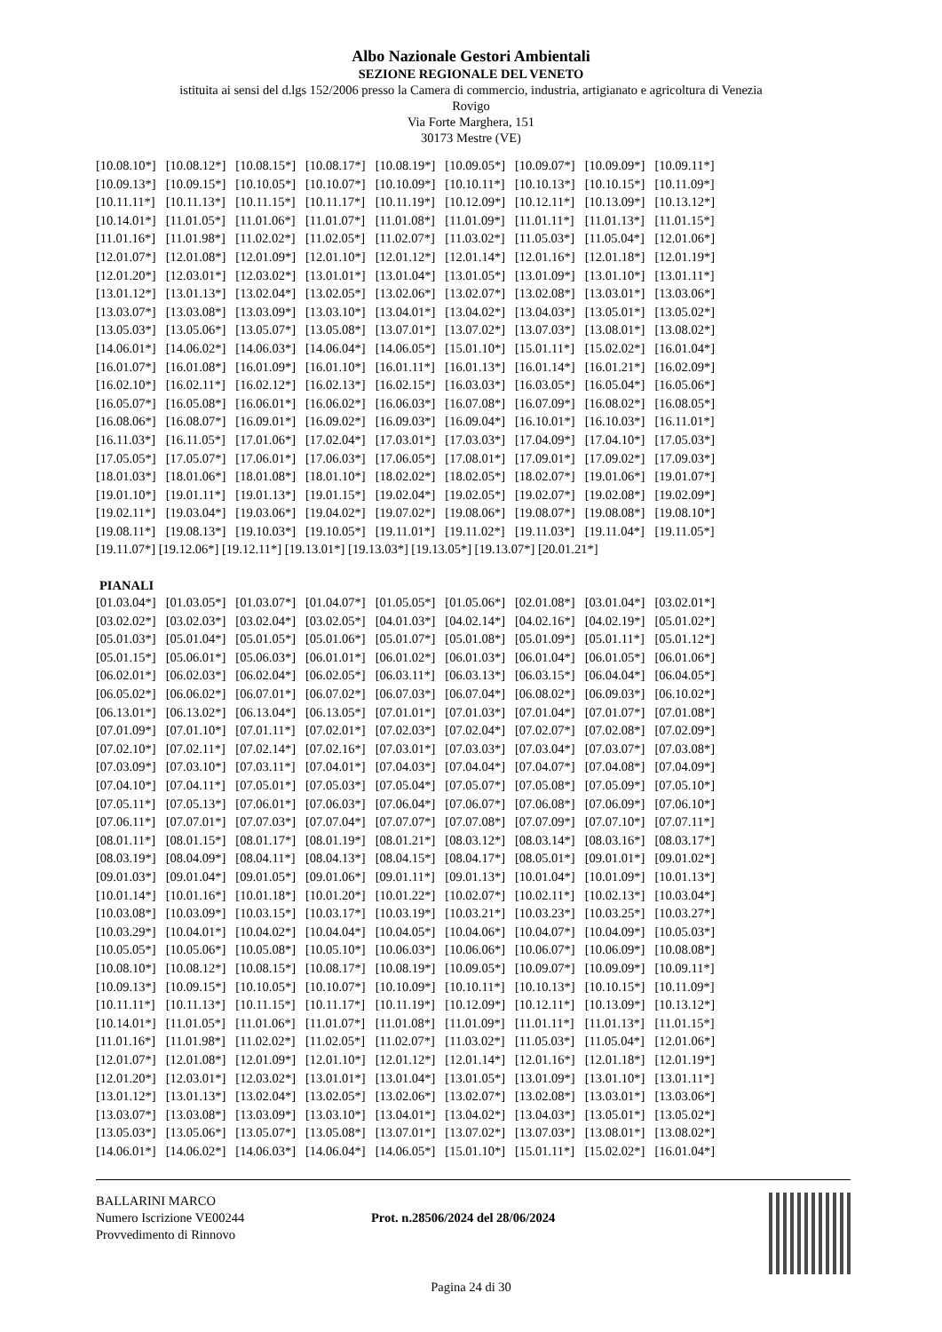Albo Nazionale Gestori Ambientali
SEZIONE REGIONALE DEL VENETO
istituita ai sensi del d.lgs 152/2006 presso la Camera di commercio, industria, artigianato e agricoltura di Venezia
Rovigo
Via Forte Marghera, 151
30173 Mestre (VE)
| [10.08.10*] | [10.08.12*] | [10.08.15*] | [10.08.17*] | [10.08.19*] | [10.09.05*] | [10.09.07*] | [10.09.09*] | [10.09.11*] |
| [10.09.13*] | [10.09.15*] | [10.10.05*] | [10.10.07*] | [10.10.09*] | [10.10.11*] | [10.10.13*] | [10.10.15*] | [10.11.09*] |
| [10.11.11*] | [10.11.13*] | [10.11.15*] | [10.11.17*] | [10.11.19*] | [10.12.09*] | [10.12.11*] | [10.13.09*] | [10.13.12*] |
| [10.14.01*] | [11.01.05*] | [11.01.06*] | [11.01.07*] | [11.01.08*] | [11.01.09*] | [11.01.11*] | [11.01.13*] | [11.01.15*] |
| [11.01.16*] | [11.01.98*] | [11.02.02*] | [11.02.05*] | [11.02.07*] | [11.03.02*] | [11.05.03*] | [11.05.04*] | [12.01.06*] |
| [12.01.07*] | [12.01.08*] | [12.01.09*] | [12.01.10*] | [12.01.12*] | [12.01.14*] | [12.01.16*] | [12.01.18*] | [12.01.19*] |
| [12.01.20*] | [12.03.01*] | [12.03.02*] | [13.01.01*] | [13.01.04*] | [13.01.05*] | [13.01.09*] | [13.01.10*] | [13.01.11*] |
| [13.01.12*] | [13.01.13*] | [13.02.04*] | [13.02.05*] | [13.02.06*] | [13.02.07*] | [13.02.08*] | [13.03.01*] | [13.03.06*] |
| [13.03.07*] | [13.03.08*] | [13.03.09*] | [13.03.10*] | [13.04.01*] | [13.04.02*] | [13.04.03*] | [13.05.01*] | [13.05.02*] |
| [13.05.03*] | [13.05.06*] | [13.05.07*] | [13.05.08*] | [13.07.01*] | [13.07.02*] | [13.07.03*] | [13.08.01*] | [13.08.02*] |
| [14.06.01*] | [14.06.02*] | [14.06.03*] | [14.06.04*] | [14.06.05*] | [15.01.10*] | [15.01.11*] | [15.02.02*] | [16.01.04*] |
| [16.01.07*] | [16.01.08*] | [16.01.09*] | [16.01.10*] | [16.01.11*] | [16.01.13*] | [16.01.14*] | [16.01.21*] | [16.02.09*] |
| [16.02.10*] | [16.02.11*] | [16.02.12*] | [16.02.13*] | [16.02.15*] | [16.03.03*] | [16.03.05*] | [16.05.04*] | [16.05.06*] |
| [16.05.07*] | [16.05.08*] | [16.06.01*] | [16.06.02*] | [16.06.03*] | [16.07.08*] | [16.07.09*] | [16.08.02*] | [16.08.05*] |
| [16.08.06*] | [16.08.07*] | [16.09.01*] | [16.09.02*] | [16.09.03*] | [16.09.04*] | [16.10.01*] | [16.10.03*] | [16.11.01*] |
| [16.11.03*] | [16.11.05*] | [17.01.06*] | [17.02.04*] | [17.03.01*] | [17.03.03*] | [17.04.09*] | [17.04.10*] | [17.05.03*] |
| [17.05.05*] | [17.05.07*] | [17.06.01*] | [17.06.03*] | [17.06.05*] | [17.08.01*] | [17.09.01*] | [17.09.02*] | [17.09.03*] |
| [18.01.03*] | [18.01.06*] | [18.01.08*] | [18.01.10*] | [18.02.02*] | [18.02.05*] | [18.02.07*] | [19.01.06*] | [19.01.07*] |
| [19.01.10*] | [19.01.11*] | [19.01.13*] | [19.01.15*] | [19.02.04*] | [19.02.05*] | [19.02.07*] | [19.02.08*] | [19.02.09*] |
| [19.02.11*] | [19.03.04*] | [19.03.06*] | [19.04.02*] | [19.07.02*] | [19.08.06*] | [19.08.07*] | [19.08.08*] | [19.08.10*] |
| [19.08.11*] | [19.08.13*] | [19.10.03*] | [19.10.05*] | [19.11.01*] | [19.11.02*] | [19.11.03*] | [19.11.04*] | [19.11.05*] |
[19.11.07*] [19.12.06*] [19.12.11*] [19.13.01*] [19.13.03*] [19.13.05*] [19.13.07*] [20.01.21*]
PIANALI
| [01.03.04*] | [01.03.05*] | [01.03.07*] | [01.04.07*] | [01.05.05*] | [01.05.06*] | [02.01.08*] | [03.01.04*] | [03.02.01*] |
| [03.02.02*] | [03.02.03*] | [03.02.04*] | [03.02.05*] | [04.01.03*] | [04.02.14*] | [04.02.16*] | [04.02.19*] | [05.01.02*] |
| [05.01.03*] | [05.01.04*] | [05.01.05*] | [05.01.06*] | [05.01.07*] | [05.01.08*] | [05.01.09*] | [05.01.11*] | [05.01.12*] |
| [05.01.15*] | [05.06.01*] | [05.06.03*] | [06.01.01*] | [06.01.02*] | [06.01.03*] | [06.01.04*] | [06.01.05*] | [06.01.06*] |
| [06.02.01*] | [06.02.03*] | [06.02.04*] | [06.02.05*] | [06.03.11*] | [06.03.13*] | [06.03.15*] | [06.04.04*] | [06.04.05*] |
| [06.05.02*] | [06.06.02*] | [06.07.01*] | [06.07.02*] | [06.07.03*] | [06.07.04*] | [06.08.02*] | [06.09.03*] | [06.10.02*] |
| [06.13.01*] | [06.13.02*] | [06.13.04*] | [06.13.05*] | [07.01.01*] | [07.01.03*] | [07.01.04*] | [07.01.07*] | [07.01.08*] |
| [07.01.09*] | [07.01.10*] | [07.01.11*] | [07.02.01*] | [07.02.03*] | [07.02.04*] | [07.02.07*] | [07.02.08*] | [07.02.09*] |
| [07.02.10*] | [07.02.11*] | [07.02.14*] | [07.02.16*] | [07.03.01*] | [07.03.03*] | [07.03.04*] | [07.03.07*] | [07.03.08*] |
| [07.03.09*] | [07.03.10*] | [07.03.11*] | [07.04.01*] | [07.04.03*] | [07.04.04*] | [07.04.07*] | [07.04.08*] | [07.04.09*] |
| [07.04.10*] | [07.04.11*] | [07.05.01*] | [07.05.03*] | [07.05.04*] | [07.05.07*] | [07.05.08*] | [07.05.09*] | [07.05.10*] |
| [07.05.11*] | [07.05.13*] | [07.06.01*] | [07.06.03*] | [07.06.04*] | [07.06.07*] | [07.06.08*] | [07.06.09*] | [07.06.10*] |
| [07.06.11*] | [07.07.01*] | [07.07.03*] | [07.07.04*] | [07.07.07*] | [07.07.08*] | [07.07.09*] | [07.07.10*] | [07.07.11*] |
| [08.01.11*] | [08.01.15*] | [08.01.17*] | [08.01.19*] | [08.01.21*] | [08.03.12*] | [08.03.14*] | [08.03.16*] | [08.03.17*] |
| [08.03.19*] | [08.04.09*] | [08.04.11*] | [08.04.13*] | [08.04.15*] | [08.04.17*] | [08.05.01*] | [09.01.01*] | [09.01.02*] |
| [09.01.03*] | [09.01.04*] | [09.01.05*] | [09.01.06*] | [09.01.11*] | [09.01.13*] | [10.01.04*] | [10.01.09*] | [10.01.13*] |
| [10.01.14*] | [10.01.16*] | [10.01.18*] | [10.01.20*] | [10.01.22*] | [10.02.07*] | [10.02.11*] | [10.02.13*] | [10.03.04*] |
| [10.03.08*] | [10.03.09*] | [10.03.15*] | [10.03.17*] | [10.03.19*] | [10.03.21*] | [10.03.23*] | [10.03.25*] | [10.03.27*] |
| [10.03.29*] | [10.04.01*] | [10.04.02*] | [10.04.04*] | [10.04.05*] | [10.04.06*] | [10.04.07*] | [10.04.09*] | [10.05.03*] |
| [10.05.05*] | [10.05.06*] | [10.05.08*] | [10.05.10*] | [10.06.03*] | [10.06.06*] | [10.06.07*] | [10.06.09*] | [10.08.08*] |
| [10.08.10*] | [10.08.12*] | [10.08.15*] | [10.08.17*] | [10.08.19*] | [10.09.05*] | [10.09.07*] | [10.09.09*] | [10.09.11*] |
| [10.09.13*] | [10.09.15*] | [10.10.05*] | [10.10.07*] | [10.10.09*] | [10.10.11*] | [10.10.13*] | [10.10.15*] | [10.11.09*] |
| [10.11.11*] | [10.11.13*] | [10.11.15*] | [10.11.17*] | [10.11.19*] | [10.12.09*] | [10.12.11*] | [10.13.09*] | [10.13.12*] |
| [10.14.01*] | [11.01.05*] | [11.01.06*] | [11.01.07*] | [11.01.08*] | [11.01.09*] | [11.01.11*] | [11.01.13*] | [11.01.15*] |
| [11.01.16*] | [11.01.98*] | [11.02.02*] | [11.02.05*] | [11.02.07*] | [11.03.02*] | [11.05.03*] | [11.05.04*] | [12.01.06*] |
| [12.01.07*] | [12.01.08*] | [12.01.09*] | [12.01.10*] | [12.01.12*] | [12.01.14*] | [12.01.16*] | [12.01.18*] | [12.01.19*] |
| [12.01.20*] | [12.03.01*] | [12.03.02*] | [13.01.01*] | [13.01.04*] | [13.01.05*] | [13.01.09*] | [13.01.10*] | [13.01.11*] |
| [13.01.12*] | [13.01.13*] | [13.02.04*] | [13.02.05*] | [13.02.06*] | [13.02.07*] | [13.02.08*] | [13.03.01*] | [13.03.06*] |
| [13.03.07*] | [13.03.08*] | [13.03.09*] | [13.03.10*] | [13.04.01*] | [13.04.02*] | [13.04.03*] | [13.05.01*] | [13.05.02*] |
| [13.05.03*] | [13.05.06*] | [13.05.07*] | [13.05.08*] | [13.07.01*] | [13.07.02*] | [13.07.03*] | [13.08.01*] | [13.08.02*] |
| [14.06.01*] | [14.06.02*] | [14.06.03*] | [14.06.04*] | [14.06.05*] | [15.01.10*] | [15.01.11*] | [15.02.02*] | [16.01.04*] |
BALLARINI MARCO
Numero Iscrizione VE00244
Provvedimento di Rinnovo
Prot. n.28506/2024 del 28/06/2024
Pagina 24 di 30